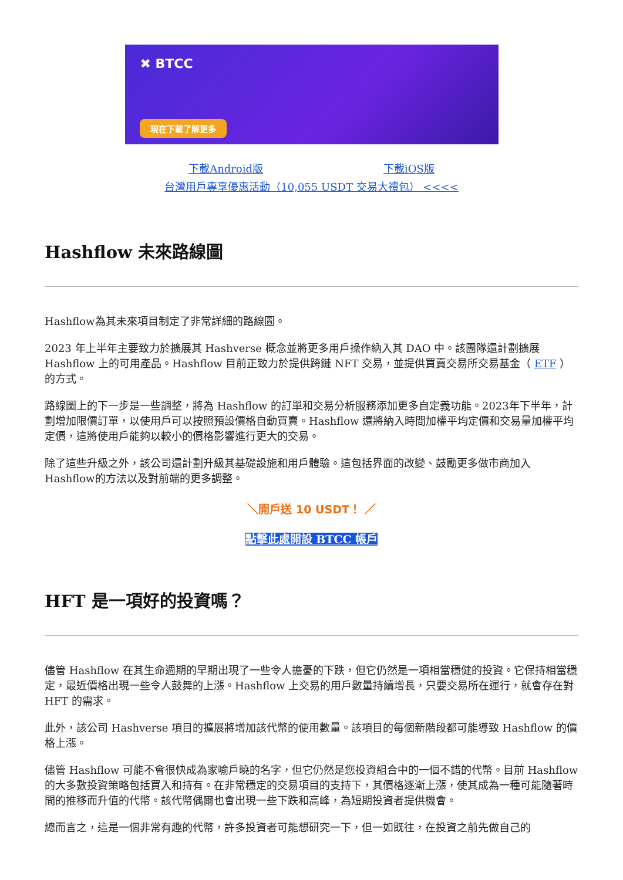✖ BTCC
現在下載了解更多
下載Android版 下載iOS版
台灣用戶專享優惠活動（10,055 USDT 交易大禮包） <<<<
Hashflow 未來路線圖
Hashflow為其未來項目制定了非常詳細的路線圖。
2023 年上半年主要致力於擴展其 Hashverse 概念並將更多用戶操作納入其 DAO 中。該團隊還計劃擴展 Hashflow 上的可用產品。Hashflow 目前正致力於提供跨鏈 NFT 交易，並提供買賣交易所交易基金（ ETF ） 的方式。
路線圖上的下一步是一些調整，將為 Hashflow 的訂單和交易分析服務添加更多自定義功能。2023年下半年，計劃增加限價訂單，以使用戶可以按照預設價格自動買賣。Hashflow 還將納入時間加權平均定價和交易量加權平均定價，這將使用戶能夠以較小的價格影響進行更大的交易。
除了這些升級之外，該公司還計劃升級其基礎設施和用戶體驗。這包括界面的改變、鼓勵更多做市商加入Hashflow的方法以及對前端的更多調整。
＼開戶送 10 USDT！ ／
點擊此處開設 BTCC 帳戶
HFT 是一項好的投資嗎？
儘管 Hashflow 在其生命週期的早期出現了一些令人擔憂的下跌，但它仍然是一項相當穩健的投資。它保持相當穩定，最近價格出現一些令人鼓舞的上漲。Hashflow 上交易的用戶數量持續增長，只要交易所在運行，就會存在對 HFT 的需求。
此外，該公司 Hashverse 項目的擴展將增加該代幣的使用數量。該項目的每個新階段都可能導致 Hashflow 的價格上漲。
儘管 Hashflow 可能不會很快成為家喻戶曉的名字，但它仍然是您投資組合中的一個不錯的代幣。目前 Hashflow 的大多數投資策略包括買入和持有。在非常穩定的交易項目的支持下，其價格逐漸上漲，使其成為一種可能隨著時間的推移而升值的代幣。該代幣偶爾也會出現一些下跌和高峰，為短期投資者提供機會。
總而言之，這是一個非常有趣的代幣，許多投資者可能想研究一下，但一如既往，在投資之前先做自己的